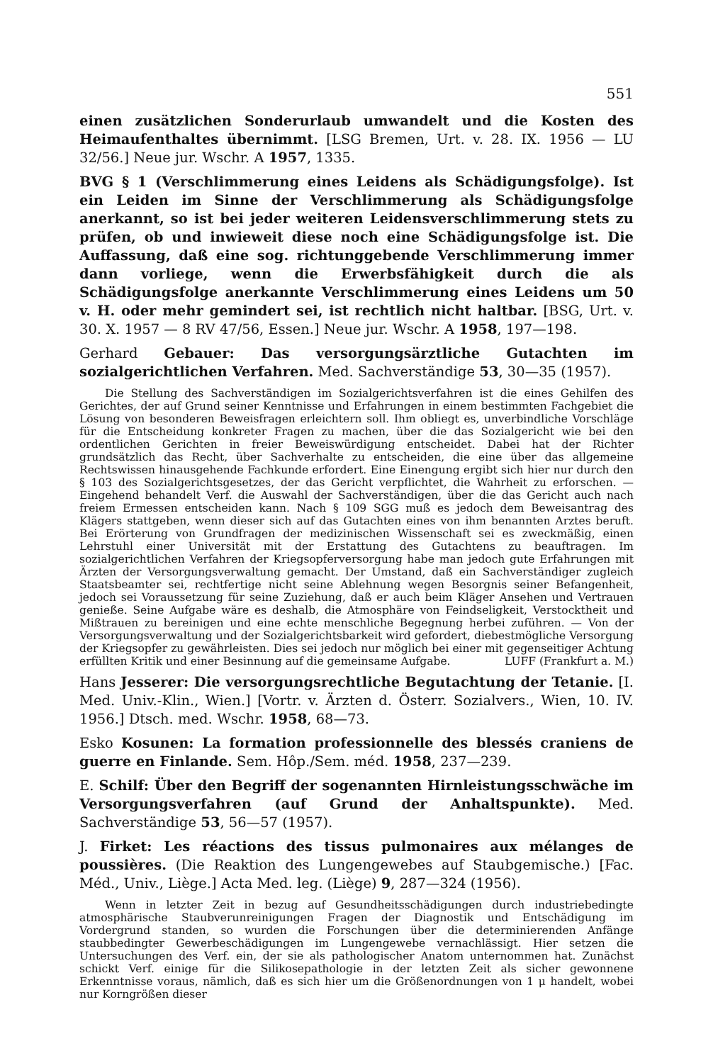551
einen zusätzlichen Sonderurlaub umwandelt und die Kosten des Heimaufenthaltes übernimmt. [LSG Bremen, Urt. v. 28. IX. 1956 — LU 32/56.] Neue jur. Wschr. A 1957, 1335.
BVG § 1 (Verschlimmerung eines Leidens als Schädigungsfolge). Ist ein Leiden im Sinne der Verschlimmerung als Schädigungsfolge anerkannt, so ist bei jeder weiteren Leidensverschlimmerung stets zu prüfen, ob und inwieweit diese noch eine Schädigungsfolge ist. Die Auffassung, daß eine sog. richtunggebende Verschlimmerung immer dann vorliege, wenn die Erwerbsfähigkeit durch die als Schädigungsfolge anerkannte Verschlimmerung eines Leidens um 50 v. H. oder mehr gemindert sei, ist rechtlich nicht haltbar. [BSG, Urt. v. 30. X. 1957 — 8 RV 47/56, Essen.] Neue jur. Wschr. A 1958, 197—198.
Gerhard Gebauer: Das versorgungsärztliche Gutachten im sozialgerichtlichen Verfahren. Med. Sachverständige 53, 30—35 (1957).
Die Stellung des Sachverständigen im Sozialgerichtsverfahren ist die eines Gehilfen des Gerichtes, der auf Grund seiner Kenntnisse und Erfahrungen in einem bestimmten Fachgebiet die Lösung von besonderen Beweisfragen erleichtern soll. Ihm obliegt es, unverbindliche Vorschläge für die Entscheidung konkreter Fragen zu machen, über die das Sozialgericht wie bei den ordentlichen Gerichten in freier Beweiswürdigung entscheidet. Dabei hat der Richter grundsätzlich das Recht, über Sachverhalte zu entscheiden, die eine über das allgemeine Rechtswissen hinausgehende Fachkunde erfordert. Eine Einengung ergibt sich hier nur durch den § 103 des Sozialgerichtsgesetzes, der das Gericht verpflichtet, die Wahrheit zu erforschen. — Eingehend behandelt Verf. die Auswahl der Sachverständigen, über die das Gericht auch nach freiem Ermessen entscheiden kann. Nach § 109 SGG muß es jedoch dem Beweisantrag des Klägers stattgeben, wenn dieser sich auf das Gutachten eines von ihm benannten Arztes beruft. Bei Erörterung von Grundfragen der medizinischen Wissenschaft sei es zweckmäßig, einen Lehrstuhl einer Universität mit der Erstattung des Gutachtens zu beauftragen. Im sozialgerichtlichen Verfahren der Kriegsopferversorgung habe man jedoch gute Erfahrungen mit Ärzten der Versorgungsverwaltung gemacht. Der Umstand, daß ein Sachverständiger zugleich Staatsbeamter sei, rechtfertige nicht seine Ablehnung wegen Besorgnis seiner Befangenheit, jedoch sei Voraussetzung für seine Zuziehung, daß er auch beim Kläger Ansehen und Vertrauen genieße. Seine Aufgabe wäre es deshalb, die Atmosphäre von Feindseligkeit, Verstocktheit und Mißtrauen zu bereinigen und eine echte menschliche Begegnung herbei zuführen. — Von der Versorgungsverwaltung und der Sozialgerichtsbarkeit wird gefordert, diebestmögliche Versorgung der Kriegsopfer zu gewährleisten. Dies sei jedoch nur möglich bei einer mit gegenseitiger Achtung erfüllten Kritik und einer Besinnung auf die gemeinsame Aufgabe. LUFF (Frankfurt a. M.)
Hans Jesserer: Die versorgungsrechtliche Begutachtung der Tetanie. [I. Med. Univ.-Klin., Wien.] [Vortr. v. Ärzten d. Österr. Sozialvers., Wien, 10. IV. 1956.] Dtsch. med. Wschr. 1958, 68—73.
Esko Kosunen: La formation professionnelle des blessés craniens de guerre en Finlande. Sem. Hôp./Sem. méd. 1958, 237—239.
E. Schilf: Über den Begriff der sogenannten Hirnleistungsschwäche im Versorgungsverfahren (auf Grund der Anhaltspunkte). Med. Sachverständige 53, 56—57 (1957).
J. Firket: Les réactions des tissus pulmonaires aux mélanges de poussières. (Die Reaktion des Lungengewebes auf Staubgemische.) [Fac. Méd., Univ., Liège.] Acta Med. leg. (Liège) 9, 287—324 (1956).
Wenn in letzter Zeit in bezug auf Gesundheitsschädigungen durch industriebedingte atmosphärische Staubverunreinigungen Fragen der Diagnostik und Entschädigung im Vordergrund standen, so wurden die Forschungen über die determinierenden Anfänge staubbedingter Gewerbeschädigungen im Lungengewebe vernachlässigt. Hier setzen die Untersuchungen des Verf. ein, der sie als pathologischer Anatom unternommen hat. Zunächst schickt Verf. einige für die Silikosepathologie in der letzten Zeit als sicher gewonnene Erkenntnisse voraus, nämlich, daß es sich hier um die Größenordnungen von 1 μ handelt, wobei nur Korngrößen dieser